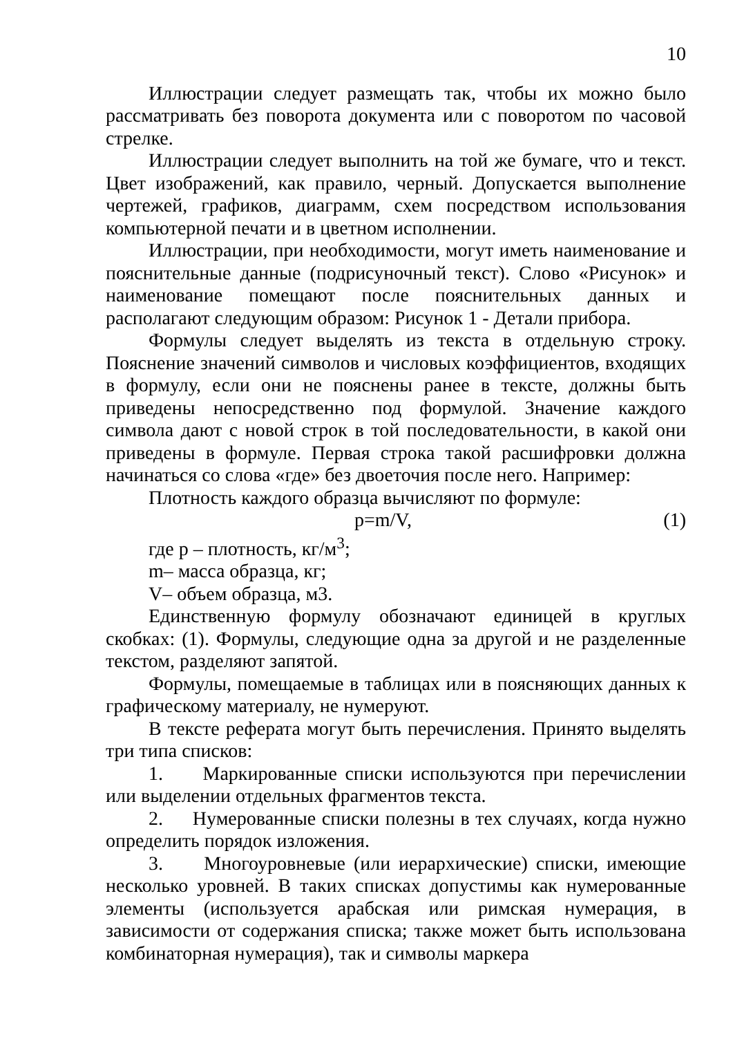10
Иллюстрации следует размещать так, чтобы их можно было рассматривать без поворота документа или с поворотом по часовой стрелке.
Иллюстрации следует выполнить на той же бумаге, что и текст. Цвет изображений, как правило, черный. Допускается выполнение чертежей, графиков, диаграмм, схем посредством использования компьютерной печати и в цветном исполнении.
Иллюстрации, при необходимости, могут иметь наименование и пояснительные данные (подрисуночный текст). Слово «Рисунок» и наименование помещают после пояснительных данных и располагают следующим образом: Рисунок 1 - Детали прибора.
Формулы следует выделять из текста в отдельную строку. Пояснение значений символов и числовых коэффициентов, входящих в формулу, если они не пояснены ранее в тексте, должны быть приведены непосредственно под формулой. Значение каждого символа дают с новой строк в той последовательности, в какой они приведены в формуле. Первая строка такой расшифровки должна начинаться со слова «где» без двоеточия после него. Например:
Плотность каждого образца вычисляют по формуле:
p=m/V, (1)
где p – плотность, кг/м<sup>3</sup>;
m– масса образца, кг;
V– объем образца, м3.
Единственную формулу обозначают единицей в круглых скобках: (1). Формулы, следующие одна за другой и не разделенные текстом, разделяют запятой.
Формулы, помещаемые в таблицах или в поясняющих данных к графическому материалу, не нумеруют.
В тексте реферата могут быть перечисления. Принято выделять три типа списков:
1. Маркированные списки используются при перечислении или выделении отдельных фрагментов текста.
2. Нумерованные списки полезны в тех случаях, когда нужно определить порядок изложения.
3. Многоуровневые (или иерархические) списки, имеющие несколько уровней. В таких списках допустимы как нумерованные элементы (используется арабская или римская нумерация, в зависимости от содержания списка; также может быть использована комбинаторная нумерация), так и символы маркера